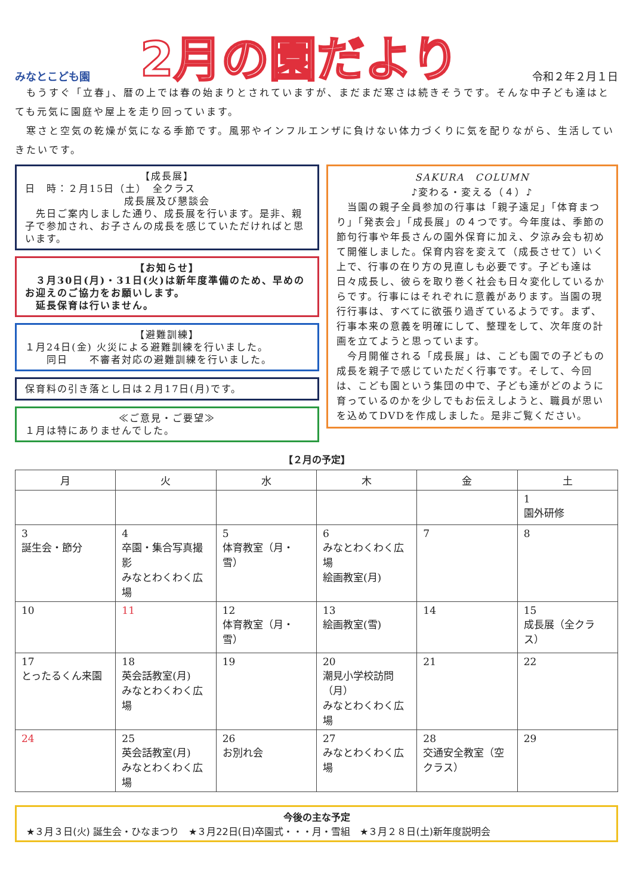みなとこども園
2月の園だより
令和２年２月１日
　もうすぐ「立春」、暦の上では春の始まりとされていますが、まだまだ寒さは続きそうです。そんな中子ども達はとても元気に園庭や屋上を走り回っています。
　寒さと空気の乾燥が気になる季節です。風邪やインフルエンザに負けない体力づくりに気を配りながら、生活していきたいです。
【成長展】
日　時：２月15日（土）　全クラス
成長展及び懇談会
　先日ご案内しました通り、成長展を行います。是非、親子で参加され、お子さんの成長を感じていただければと思います。
【お知らせ】
　３月30日(月)・31日(火)は新年度準備のため、早めのお迎えのご協力をお願いします。
　延長保育は行いません。
【避難訓練】
１月24日(金) 火災による避難訓練を行いました。
　　同日　　不審者対応の避難訓練を行いました。
保育料の引き落とし日は２月17日(月)です。
≪ご意見・ご要望≫
１月は特にありませんでした。
SAKURA　COLUMN
♪変わる・変える（４）♪
　当園の親子全員参加の行事は「親子遠足」「体育まつり」「発表会」「成長展」の４つです。今年度は、季節の節句行事や年長さんの園外保育に加え、夕涼み会も初めて開催しました。保育内容を変えて（成長させて）いく上で、行事の在り方の見直しも必要です。子ども達は日々成長し、彼らを取り巻く社会も日々変化しているからです。行事にはそれぞれに意義があります。当園の現行行事は、すべてに欲張り過ぎているようです。まず、行事本来の意義を明確にして、整理をして、次年度の計画を立てようと思っています。
　今月開催される「成長展」は、こども園での子どもの成長を親子で感じていただく行事です。そして、今回は、こども園という集団の中で、子ども達がどのように育っているのかを少しでもお伝えしようと、職員が思いを込めてDVDを作成しました。是非ご覧ください。
【２月の予定】
| 月 | 火 | 水 | 木 | 金 | 土 |
| --- | --- | --- | --- | --- | --- |
| | | | | | 1 園外研修 |
| 3 誕生会・節分 | 4 卒園・集合写真撮影 みなとわくわく広場 | 5 体育教室（月・雪） | 6 みなとわくわく広場 絵画教室(月) | 7 | 8 |
| 10 | 11 | 12 体育教室（月・雪） | 13 絵画教室(雪) | 14 | 15 成長展（全クラス） |
| 17 とったるくん来園 | 18 英会話教室(月) みなとわくわく広場 | 19 | 20 潮見小学校訪問（月） みなとわくわく広場 | 21 | 22 |
| 24 | 25 英会話教室(月) みなとわくわく広場 | 26 お別れ会 | 27 みなとわくわく広場 | 28 交通安全教室（空クラス） | 29 |
今後の主な予定
★３月３日(火) 誕生会・ひなまつり　★３月22日(日)卒園式・・・月・雪組　★３月２８日(土)新年度説明会